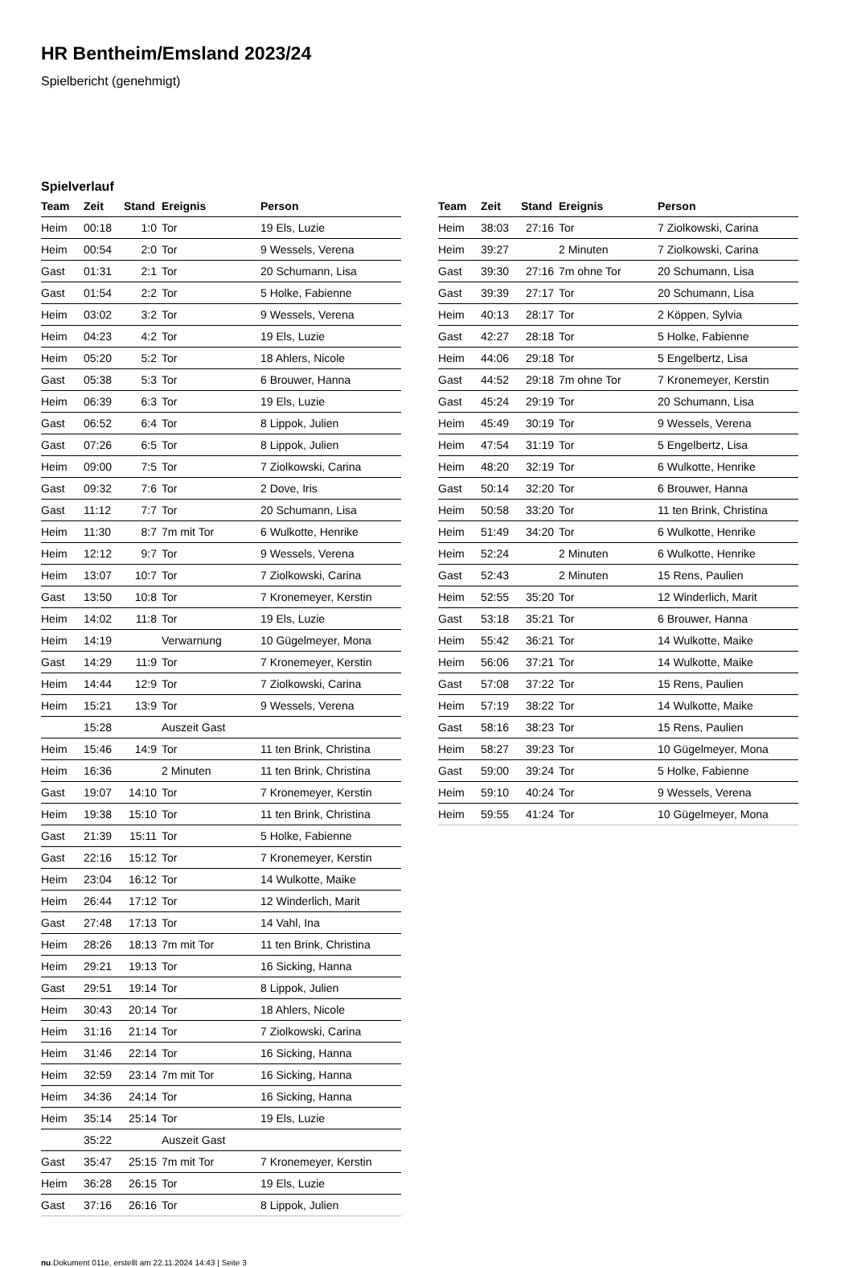HR Bentheim/Emsland 2023/24
Spielbericht (genehmigt)
Spielverlauf
| Team | Zeit | Stand | Ereignis | Person |
| --- | --- | --- | --- | --- |
| Heim | 00:18 | 1:0 | Tor | 19 Els, Luzie |
| Heim | 00:54 | 2:0 | Tor | 9 Wessels, Verena |
| Gast | 01:31 | 2:1 | Tor | 20 Schumann, Lisa |
| Gast | 01:54 | 2:2 | Tor | 5 Holke, Fabienne |
| Heim | 03:02 | 3:2 | Tor | 9 Wessels, Verena |
| Heim | 04:23 | 4:2 | Tor | 19 Els, Luzie |
| Heim | 05:20 | 5:2 | Tor | 18 Ahlers, Nicole |
| Gast | 05:38 | 5:3 | Tor | 6 Brouwer, Hanna |
| Heim | 06:39 | 6:3 | Tor | 19 Els, Luzie |
| Gast | 06:52 | 6:4 | Tor | 8 Lippok, Julien |
| Gast | 07:26 | 6:5 | Tor | 8 Lippok, Julien |
| Heim | 09:00 | 7:5 | Tor | 7 Ziolkowski, Carina |
| Gast | 09:32 | 7:6 | Tor | 2 Dove, Iris |
| Gast | 11:12 | 7:7 | Tor | 20 Schumann, Lisa |
| Heim | 11:30 | 8:7 | 7m mit Tor | 6 Wulkotte, Henrike |
| Heim | 12:12 | 9:7 | Tor | 9 Wessels, Verena |
| Heim | 13:07 | 10:7 | Tor | 7 Ziolkowski, Carina |
| Gast | 13:50 | 10:8 | Tor | 7 Kronemeyer, Kerstin |
| Heim | 14:02 | 11:8 | Tor | 19 Els, Luzie |
| Heim | 14:19 | | Verwarnung | 10 Gügelmeyer, Mona |
| Gast | 14:29 | 11:9 | Tor | 7 Kronemeyer, Kerstin |
| Heim | 14:44 | 12:9 | Tor | 7 Ziolkowski, Carina |
| Heim | 15:21 | 13:9 | Tor | 9 Wessels, Verena |
| | 15:28 | | Auszeit Gast | |
| Heim | 15:46 | 14:9 | Tor | 11 ten Brink, Christina |
| Heim | 16:36 | | 2 Minuten | 11 ten Brink, Christina |
| Gast | 19:07 | 14:10 | Tor | 7 Kronemeyer, Kerstin |
| Heim | 19:38 | 15:10 | Tor | 11 ten Brink, Christina |
| Gast | 21:39 | 15:11 | Tor | 5 Holke, Fabienne |
| Gast | 22:16 | 15:12 | Tor | 7 Kronemeyer, Kerstin |
| Heim | 23:04 | 16:12 | Tor | 14 Wulkotte, Maike |
| Heim | 26:44 | 17:12 | Tor | 12 Winderlich, Marit |
| Gast | 27:48 | 17:13 | Tor | 14 Vahl, Ina |
| Heim | 28:26 | 18:13 | 7m mit Tor | 11 ten Brink, Christina |
| Heim | 29:21 | 19:13 | Tor | 16 Sicking, Hanna |
| Gast | 29:51 | 19:14 | Tor | 8 Lippok, Julien |
| Heim | 30:43 | 20:14 | Tor | 18 Ahlers, Nicole |
| Heim | 31:16 | 21:14 | Tor | 7 Ziolkowski, Carina |
| Heim | 31:46 | 22:14 | Tor | 16 Sicking, Hanna |
| Heim | 32:59 | 23:14 | 7m mit Tor | 16 Sicking, Hanna |
| Heim | 34:36 | 24:14 | Tor | 16 Sicking, Hanna |
| Heim | 35:14 | 25:14 | Tor | 19 Els, Luzie |
| | 35:22 | | Auszeit Gast | |
| Gast | 35:47 | 25:15 | 7m mit Tor | 7 Kronemeyer, Kerstin |
| Heim | 36:28 | 26:15 | Tor | 19 Els, Luzie |
| Gast | 37:16 | 26:16 | Tor | 8 Lippok, Julien |
| Team | Zeit | Stand | Ereignis | Person |
| --- | --- | --- | --- | --- |
| Heim | 38:03 | 27:16 | Tor | 7 Ziolkowski, Carina |
| Heim | 39:27 | | 2 Minuten | 7 Ziolkowski, Carina |
| Gast | 39:30 | 27:16 | 7m ohne Tor | 20 Schumann, Lisa |
| Gast | 39:39 | 27:17 | Tor | 20 Schumann, Lisa |
| Heim | 40:13 | 28:17 | Tor | 2 Köppen, Sylvia |
| Gast | 42:27 | 28:18 | Tor | 5 Holke, Fabienne |
| Heim | 44:06 | 29:18 | Tor | 5 Engelbertz, Lisa |
| Gast | 44:52 | 29:18 | 7m ohne Tor | 7 Kronemeyer, Kerstin |
| Gast | 45:24 | 29:19 | Tor | 20 Schumann, Lisa |
| Heim | 45:49 | 30:19 | Tor | 9 Wessels, Verena |
| Heim | 47:54 | 31:19 | Tor | 5 Engelbertz, Lisa |
| Heim | 48:20 | 32:19 | Tor | 6 Wulkotte, Henrike |
| Gast | 50:14 | 32:20 | Tor | 6 Brouwer, Hanna |
| Heim | 50:58 | 33:20 | Tor | 11 ten Brink, Christina |
| Heim | 51:49 | 34:20 | Tor | 6 Wulkotte, Henrike |
| Heim | 52:24 | | 2 Minuten | 6 Wulkotte, Henrike |
| Gast | 52:43 | | 2 Minuten | 15 Rens, Paulien |
| Heim | 52:55 | 35:20 | Tor | 12 Winderlich, Marit |
| Gast | 53:18 | 35:21 | Tor | 6 Brouwer, Hanna |
| Heim | 55:42 | 36:21 | Tor | 14 Wulkotte, Maike |
| Heim | 56:06 | 37:21 | Tor | 14 Wulkotte, Maike |
| Gast | 57:08 | 37:22 | Tor | 15 Rens, Paulien |
| Heim | 57:19 | 38:22 | Tor | 14 Wulkotte, Maike |
| Gast | 58:16 | 38:23 | Tor | 15 Rens, Paulien |
| Heim | 58:27 | 39:23 | Tor | 10 Gügelmeyer, Mona |
| Gast | 59:00 | 39:24 | Tor | 5 Holke, Fabienne |
| Heim | 59:10 | 40:24 | Tor | 9 Wessels, Verena |
| Heim | 59:55 | 41:24 | Tor | 10 Gügelmeyer, Mona |
nu.Dokument 011e, erstellt am 22.11.2024 14:43 | Seite 3